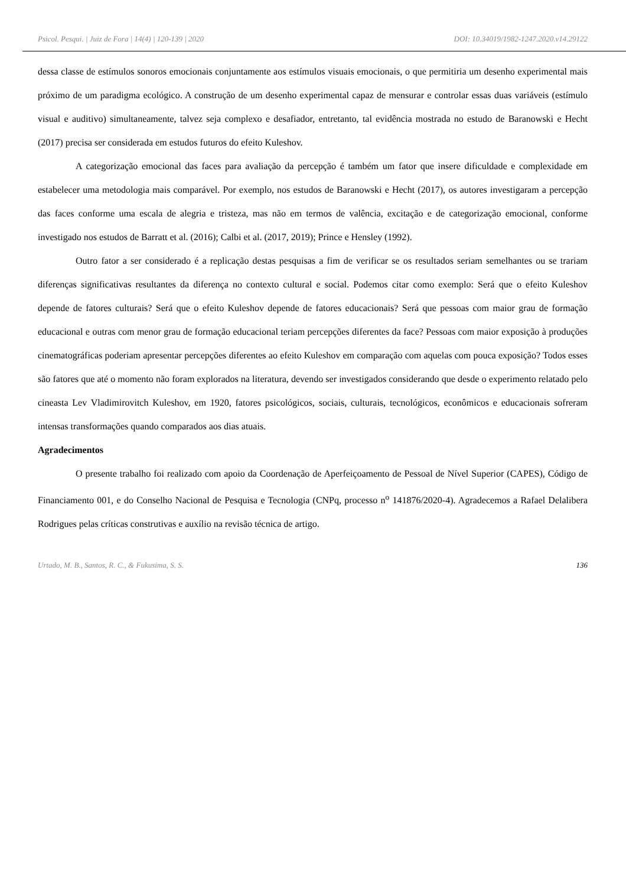Psicol. Pesqui. | Juiz de Fora | 14(4) | 120-139 | 2020 DOI: 10.34019/1982-1247.2020.v14.29122
dessa classe de estímulos sonoros emocionais conjuntamente aos estímulos visuais emocionais, o que permitiria um desenho experimental mais próximo de um paradigma ecológico. A construção de um desenho experimental capaz de mensurar e controlar essas duas variáveis (estímulo visual e auditivo) simultaneamente, talvez seja complexo e desafiador, entretanto, tal evidência mostrada no estudo de Baranowski e Hecht (2017) precisa ser considerada em estudos futuros do efeito Kuleshov.
A categorização emocional das faces para avaliação da percepção é também um fator que insere dificuldade e complexidade em estabelecer uma metodologia mais comparável. Por exemplo, nos estudos de Baranowski e Hecht (2017), os autores investigaram a percepção das faces conforme uma escala de alegria e tristeza, mas não em termos de valência, excitação e de categorização emocional, conforme investigado nos estudos de Barratt et al. (2016); Calbi et al. (2017, 2019); Prince e Hensley (1992).
Outro fator a ser considerado é a replicação destas pesquisas a fim de verificar se os resultados seriam semelhantes ou se trariam diferenças significativas resultantes da diferença no contexto cultural e social. Podemos citar como exemplo: Será que o efeito Kuleshov depende de fatores culturais? Será que o efeito Kuleshov depende de fatores educacionais? Será que pessoas com maior grau de formação educacional e outras com menor grau de formação educacional teriam percepções diferentes da face? Pessoas com maior exposição à produções cinematográficas poderiam apresentar percepções diferentes ao efeito Kuleshov em comparação com aquelas com pouca exposição? Todos esses são fatores que até o momento não foram explorados na literatura, devendo ser investigados considerando que desde o experimento relatado pelo cineasta Lev Vladimirovitch Kuleshov, em 1920, fatores psicológicos, sociais, culturais, tecnológicos, econômicos e educacionais sofreram intensas transformações quando comparados aos dias atuais.
Agradecimentos
O presente trabalho foi realizado com apoio da Coordenação de Aperfeiçoamento de Pessoal de Nível Superior (CAPES), Código de Financiamento 001, e do Conselho Nacional de Pesquisa e Tecnologia (CNPq, processo n<sup>o</sup> 141876/2020-4). Agradecemos a Rafael Delalibera Rodrigues pelas críticas construtivas e auxílio na revisão técnica de artigo.
Urtado, M. B., Santos, R. C., & Fukusima, S. S. 136